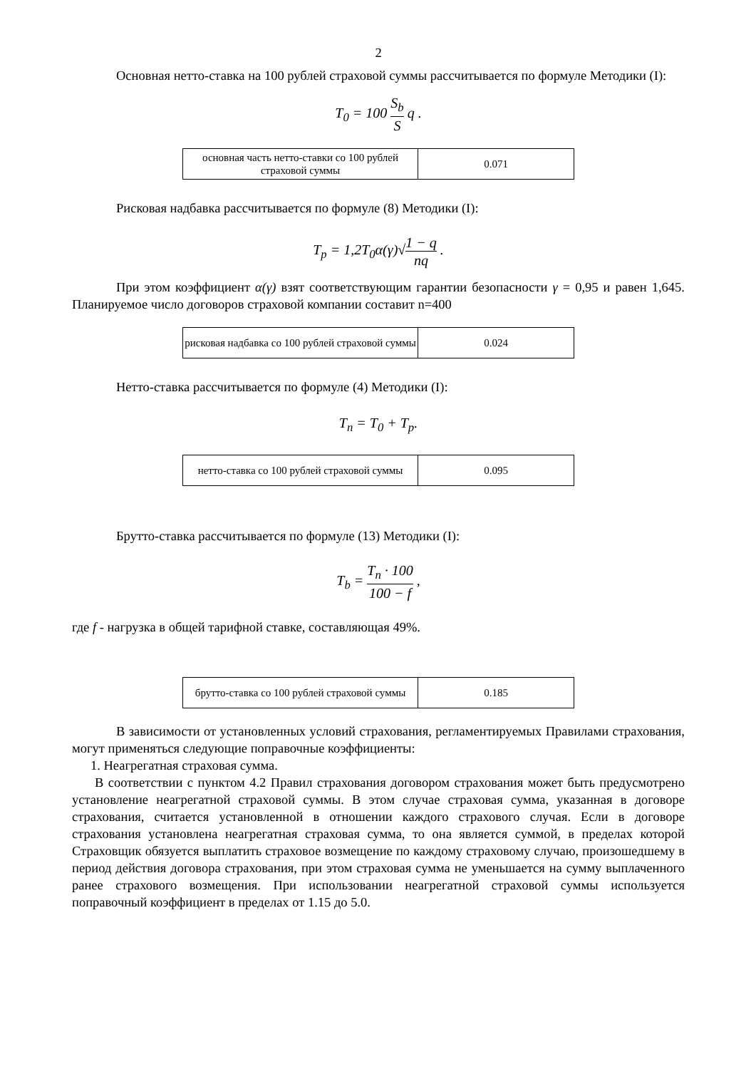2
Основная нетто-ставка на 100 рублей страховой суммы рассчитывается по формуле Методики (I):
T<sub>0</sub> = 100 S<sub>b</sub> S q .
| основная часть нетто-ставки со 100 рублей страховой суммы | 0.071 |
Рисковая надбавка рассчитывается по формуле (8) Методики (I):
T<sub>p</sub> = 1,2T<sub>0</sub>α(γ)√1 − q nq .
При этом коэффициент α(γ) взят соответствующим гарантии безопасности γ = 0,95 и равен 1,645. Планируемое число договоров страховой компании составит n=400
| рисковая надбавка со 100 рублей страховой суммы | 0.024 |
Нетто-ставка рассчитывается по формуле (4) Методики (I):
T<sub>n</sub> = T<sub>0</sub> + T<sub>p</sub>.
| нетто-ставка со 100 рублей страховой суммы | 0.095 |
Брутто-ставка рассчитывается по формуле (13) Методики (I):
T<sub>b</sub> = T<sub>n</sub> · 100 100 − f ,
где f - нагрузка в общей тарифной ставке, составляющая 49%.
| брутто-ставка со 100 рублей страховой суммы | 0.185 |
В зависимости от установленных условий страхования, регламентируемых Правилами страхования, могут применяться следующие поправочные коэффициенты:
1. Неагрегатная страховая сумма.
В соответствии с пунктом 4.2 Правил страхования договором страхования может быть предусмотрено установление неагрегатной страховой суммы. В этом случае страховая сумма, указанная в договоре страхования, считается установленной в отношении каждого страхового случая. Если в договоре страхования установлена неагрегатная страховая сумма, то она является суммой, в пределах которой Страховщик обязуется выплатить страховое возмещение по каждому страховому случаю, произошедшему в период действия договора страхования, при этом страховая сумма не уменьшается на сумму выплаченного ранее страхового возмещения. При использовании неагрегатной страховой суммы используется поправочный коэффициент в пределах от 1.15 до 5.0.